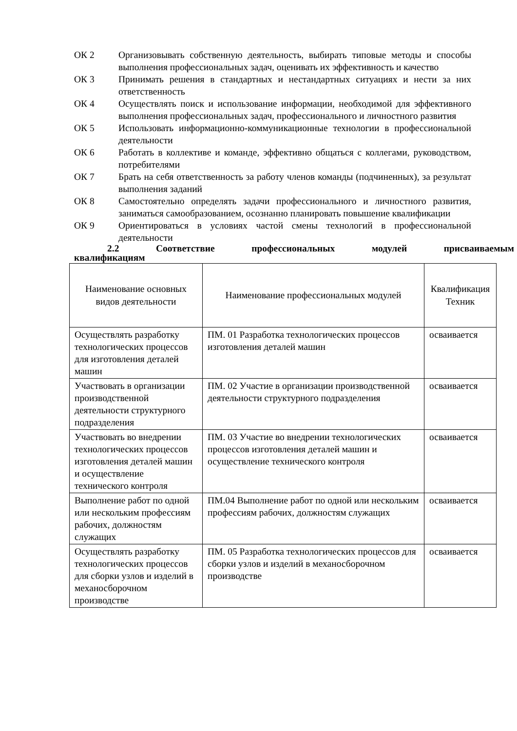ОК 2 Организовывать собственную деятельность, выбирать типовые методы и способы выполнения профессиональных задач, оценивать их эффективность и качество
ОК 3 Принимать решения в стандартных и нестандартных ситуациях и нести за них ответственность
ОК 4 Осуществлять поиск и использование информации, необходимой для эффективного выполнения профессиональных задач, профессионального и личностного развития
ОК 5 Использовать информационно-коммуникационные технологии в профессиональной деятельности
ОК 6 Работать в коллективе и команде, эффективно общаться с коллегами, руководством, потребителями
ОК 7 Брать на себя ответственность за работу членов команды (подчиненных), за результат выполнения заданий
ОК 8 Самостоятельно определять задачи профессионального и личностного развития, заниматься самообразованием, осознанно планировать повышение квалификации
ОК 9 Ориентироваться в условиях частой смены технологий в профессиональной деятельности
2.2 Соответствие профессиональных модулей присваиваемым
квалификациям
| Наименование основных видов деятельности | Наименование профессиональных модулей | Квалификация Техник |
| --- | --- | --- |
| Осуществлять разработку технологических процессов для изготовления деталей машин | ПМ. 01 Разработка технологических процессов изготовления деталей машин | осваивается |
| Участвовать в организации производственной деятельности структурного подразделения | ПМ. 02 Участие в организации производственной деятельности структурного подразделения | осваивается |
| Участвовать во внедрении технологических процессов изготовления деталей машин и осуществление технического контроля | ПМ. 03 Участие во внедрении технологических процессов изготовления деталей машин и осуществление технического контроля | осваивается |
| Выполнение работ по одной или нескольким профессиям рабочих, должностям служащих | ПМ.04 Выполнение работ по одной или нескольким профессиям рабочих, должностям служащих | осваивается |
| Осуществлять разработку технологических процессов для сборки узлов и изделий в механосборочном производстве | ПМ. 05 Разработка технологических процессов для сборки узлов и изделий в механосборочном производстве | осваивается |